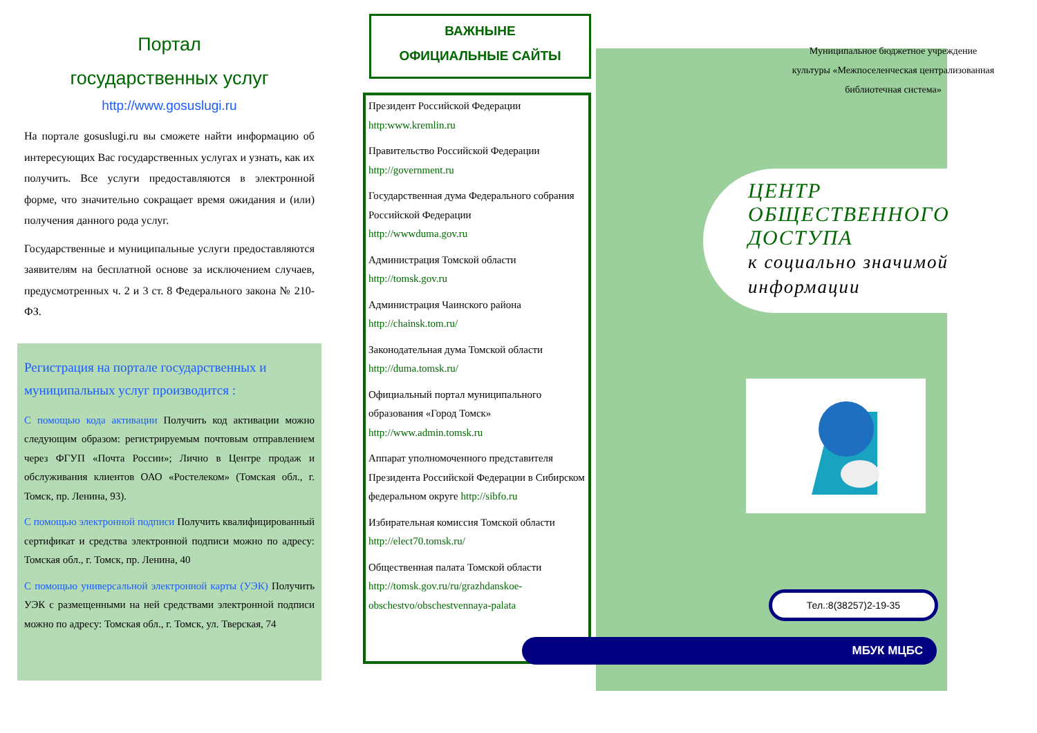Портал
государственных услуг
http://www.gosuslugi.ru
На портале gosuslugi.ru вы сможете найти информацию об интересующих Вас государственных услугах и узнать, как их получить. Все услуги предоставляются в электронной форме, что значительно сокращает время ожидания и (или) получения данного рода услуг.
Государственные и муниципальные услуги предоставляются заявителям на бесплатной основе за исключением случаев, предусмотренных ч. 2 и 3 ст. 8 Федерального закона № 210-ФЗ.
Регистрация на портале государственных и муниципальных услуг производится :
С помощью кода активации Получить код активации можно следующим образом: регистрируемым почтовым отправлением через ФГУП «Почта России»; Лично в Центре продаж и обслуживания клиентов ОАО «Ростелеком» (Томская обл., г. Томск, пр. Ленина, 93).
С помощью электронной подписи Получить квалифицированный сертификат и средства электронной подписи можно по адресу: Томская обл., г. Томск, пр. Ленина, 40
С помощью универсальной электронной карты (УЭК) Получить УЭК с размещенными на ней средствами электронной подписи можно по адресу: Томская обл., г. Томск, ул. Тверская, 74
ВАЖНЫНЕ
ОФИЦИАЛЬНЫЕ САЙТЫ
Президент Российской Федерации
http:www.kremlin.ru
Правительство Российской Федерации
http://government.ru
Государственная дума Федерального собрания Российской Федерации
http://wwwduma.gov.ru
Администрация Томской области
http://tomsk.gov.ru
Администрация Чаинского района
http://chainsk.tom.ru/
Законодательная дума Томской области
http://duma.tomsk.ru/
Официальный портал муниципального образования «Город Томск»
http://www.admin.tomsk.ru
Аппарат уполномоченного представителя Президента Российской Федерации в Сибирском федеральном округе http://sibfo.ru
Избирательная комиссия Томской области
http://elect70.tomsk.ru/
Общественная палата Томской области
http://tomsk.gov.ru/ru/grazhdanskoe-obschestvo/obschestvennaya-palata
Муниципальное бюджетное учреждение культуры «Межпоселенческая централизованная библиотечная система»
ЦЕНТР ОБЩЕСТВЕННОГО ДОСТУПА
к социально значимой информации
Тел.:8(38257)2-19-35
МБУК МЦБС